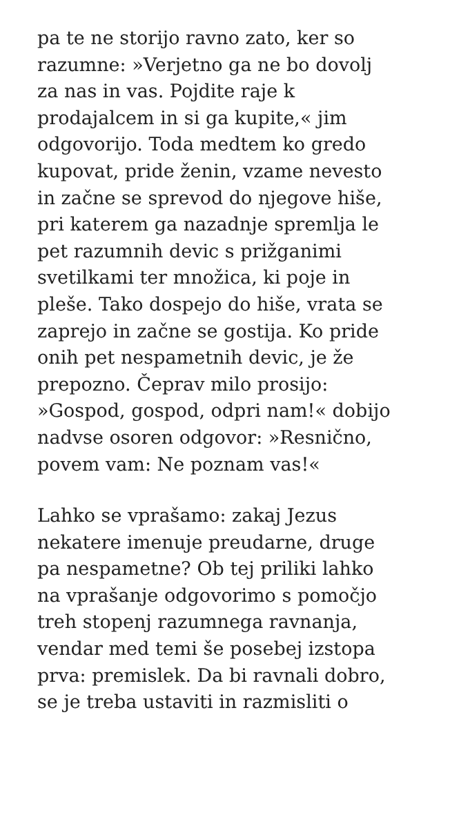pa te ne storijo ravno zato, ker so
razumne: »Verjetno ga ne bo dovolj
za nas in vas. Pojdite raje k
prodajalcem in si ga kupite,« jim
odgovorijo. Toda medtem ko gredo
kupovat, pride ženin, vzame nevesto
in začne se sprevod do njegove hiše,
pri katerem ga nazadnje spremlja le
pet razumnih devic s prižganimi
svetilkami ter množica, ki poje in
pleše. Tako dospejo do hiše, vrata se
zaprejo in začne se gostija. Ko pride
onih pet nespametnih devic, je že
prepozno. Čeprav milo prosijo:
»Gospod, gospod, odpri nam!« dobijo
nadvse osoren odgovor: »Resnično,
povem vam: Ne poznam vas!«
Lahko se vprašamo: zakaj Jezus
nekatere imenuje preudarne, druge
pa nespametne? Ob tej priliki lahko
na vprašanje odgovorimo s pomočjo
treh stopenj razumnega ravnanja,
vendar med temi še posebej izstopa
prva: premislek. Da bi ravnali dobro,
se je treba ustaviti in razmisliti o